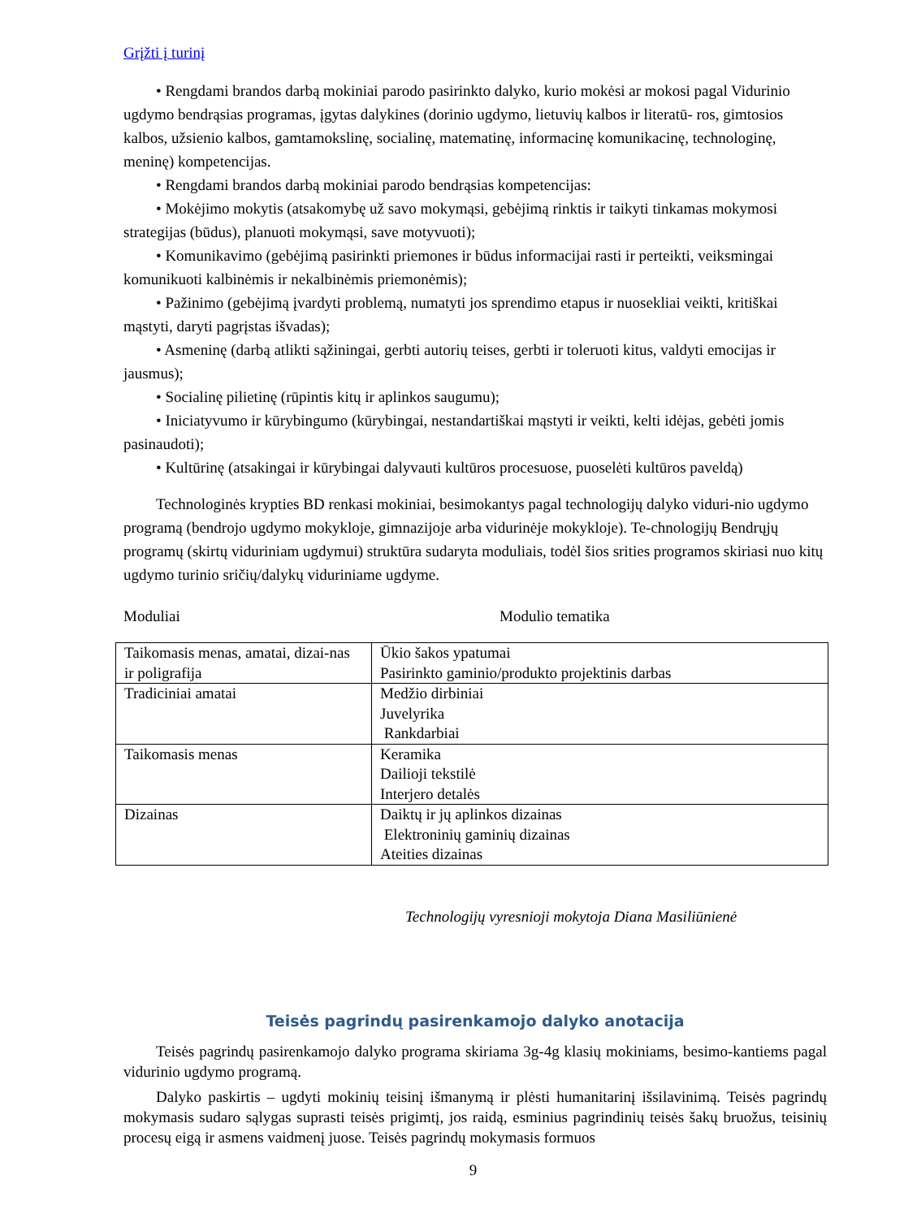Grįžti į turinį
• Rengdami brandos darbą mokiniai parodo pasirinkto dalyko, kurio mokėsi ar mokosi pagal Vidurinio ugdymo bendrąsias programas, įgytas dalykines (dorinio ugdymo, lietuvių kalbos ir literatū- ros, gimtosios kalbos, užsienio kalbos, gamtamokslinę, socialinę, matematinę, informacinę komunikacinę, technologinę, meninę) kompetencijas.
• Rengdami brandos darbą mokiniai parodo bendrąsias kompetencijas:
• Mokėjimo mokytis (atsakomybę už savo mokymąsi, gebėjimą rinktis ir taikyti tinkamas mokymosi strategijas (būdus), planuoti mokymąsi, save motyvuoti);
• Komunikavimo (gebėjimą pasirinkti priemones ir būdus informacijai rasti ir perteikti, veiksmingai komunikuoti kalbinėmis ir nekalbinėmis priemonėmis);
• Pažinimo (gebėjimą įvardyti problemą, numatyti jos sprendimo etapus ir nuosekliai veikti, kritiškai mąstyti, daryti pagrįstas išvadas);
• Asmeninę (darbą atlikti sąžiningai, gerbti autorių teises, gerbti ir toleruoti kitus, valdyti emocijas ir jausmus);
• Socialinę pilietinę (rūpintis kitų ir aplinkos saugumu);
• Iniciatyvumo ir kūrybingumo (kūrybingai, nestandartiškai mąstyti ir veikti, kelti idėjas, gebėti jomis pasinaudoti);
• Kultūrinę (atsakingai ir kūrybingai dalyvauti kultūros procesuose, puoselėti kultūros paveldą)
Technologinės krypties BD renkasi mokiniai, besimokantys pagal technologijų dalyko viduri-nio ugdymo programą (bendrojo ugdymo mokykloje, gimnazijoje arba vidurinėje mokykloje). Te-chnologijų Bendrųjų programų (skirtų viduriniam ugdymui) struktūra sudaryta moduliais, todėl šios srities programos skiriasi nuo kitų ugdymo turinio sričių/dalykų viduriniame ugdyme.
Moduliai Modulio tematika
| Taikomasis menas, amatai, dizai-nas ir poligrafija | Ūkio šakos ypatumai Pasirinkto gaminio/produkto projektinis darbas |
| Tradiciniai amatai | Medžio dirbiniai Juvelyrika Rankdarbiai |
| Taikomasis menas | Keramika Dailioji tekstilė Interjero detalės |
| Dizainas | Daiktų ir jų aplinkos dizainas Elektroninių gaminių dizainas Ateities dizainas |
Technologijų vyresnioji mokytoja Diana Masiliūnienė
Teisės pagrindų pasirenkamojo dalyko anotacija
Teisės pagrindų pasirenkamojo dalyko programa skiriama 3g-4g klasių mokiniams, besimo-kantiems pagal vidurinio ugdymo programą.
Dalyko paskirtis – ugdyti mokinių teisinį išmanymą ir plėsti humanitarinį išsilavinimą. Teisės pagrindų mokymasis sudaro sąlygas suprasti teisės prigimtį, jos raidą, esminius pagrindinių teisės šakų bruožus, teisinių procesų eigą ir asmens vaidmenį juose. Teisės pagrindų mokymasis formuos
9